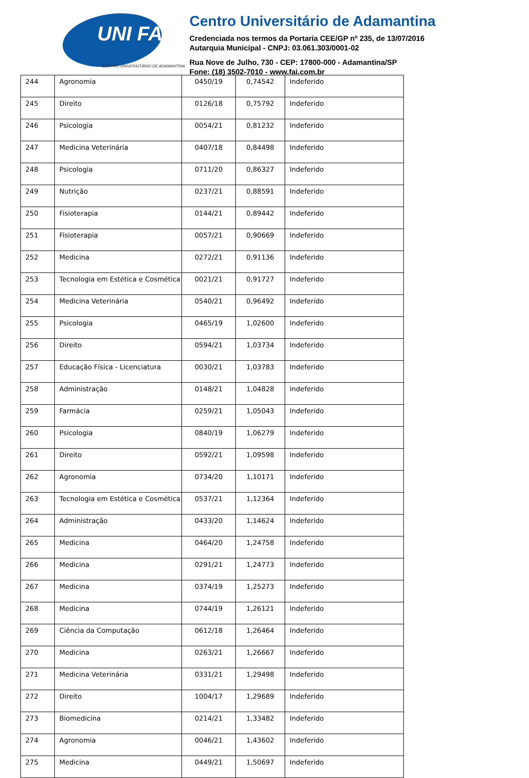UNI FAI
CENTRO UNIVERSITÁRIO DE ADAMANTINA
Centro Universitário de Adamantina
Credenciada nos termos da Portaria CEE/GP nº 235, de 13/07/2016
Autarquia Municipal - CNPJ: 03.061.303/0001-02
Rua Nove de Julho, 730 - CEP: 17800-000 - Adamantina/SP
Fone: (18) 3502-7010 - www.fai.com.br
| 244 | Agronomia | 0450/19 | 0,74542 | Indeferido |
| 245 | Direito | 0126/18 | 0,75792 | Indeferido |
| 246 | Psicologia | 0054/21 | 0,81232 | Indeferido |
| 247 | Medicina Veterinária | 0407/18 | 0,84498 | Indeferido |
| 248 | Psicologia | 0711/20 | 0,86327 | Indeferido |
| 249 | Nutrição | 0237/21 | 0,88591 | Indeferido |
| 250 | Fisioterapia | 0144/21 | 0,89442 | Indeferido |
| 251 | Fisioterapia | 0057/21 | 0,90669 | Indeferido |
| 252 | Medicina | 0272/21 | 0,91136 | Indeferido |
| 253 | Tecnologia em Estética e Cosmética | 0021/21 | 0,91727 | Indeferido |
| 254 | Medicina Veterinária | 0540/21 | 0,96492 | Indeferido |
| 255 | Psicologia | 0465/19 | 1,02600 | Indeferido |
| 256 | Direito | 0594/21 | 1,03734 | Indeferido |
| 257 | Educação Física - Licenciatura | 0030/21 | 1,03783 | Indeferido |
| 258 | Administração | 0148/21 | 1,04828 | Indeferido |
| 259 | Farmácia | 0259/21 | 1,05043 | Indeferido |
| 260 | Psicologia | 0840/19 | 1,06279 | Indeferido |
| 261 | Direito | 0592/21 | 1,09598 | Indeferido |
| 262 | Agronomia | 0734/20 | 1,10171 | Indeferido |
| 263 | Tecnologia em Estética e Cosmética | 0537/21 | 1,12364 | Indeferido |
| 264 | Administração | 0433/20 | 1,14624 | Indeferido |
| 265 | Medicina | 0464/20 | 1,24758 | Indeferido |
| 266 | Medicina | 0291/21 | 1,24773 | Indeferido |
| 267 | Medicina | 0374/19 | 1,25273 | Indeferido |
| 268 | Medicina | 0744/19 | 1,26121 | Indeferido |
| 269 | Ciência da Computação | 0612/18 | 1,26464 | Indeferido |
| 270 | Medicina | 0263/21 | 1,26667 | Indeferido |
| 271 | Medicina Veterinária | 0331/21 | 1,29498 | Indeferido |
| 272 | Direito | 1004/17 | 1,29689 | Indeferido |
| 273 | Biomedicina | 0214/21 | 1,33482 | Indeferido |
| 274 | Agronomia | 0046/21 | 1,43602 | Indeferido |
| 275 | Medicina | 0449/21 | 1,50697 | Indeferido |